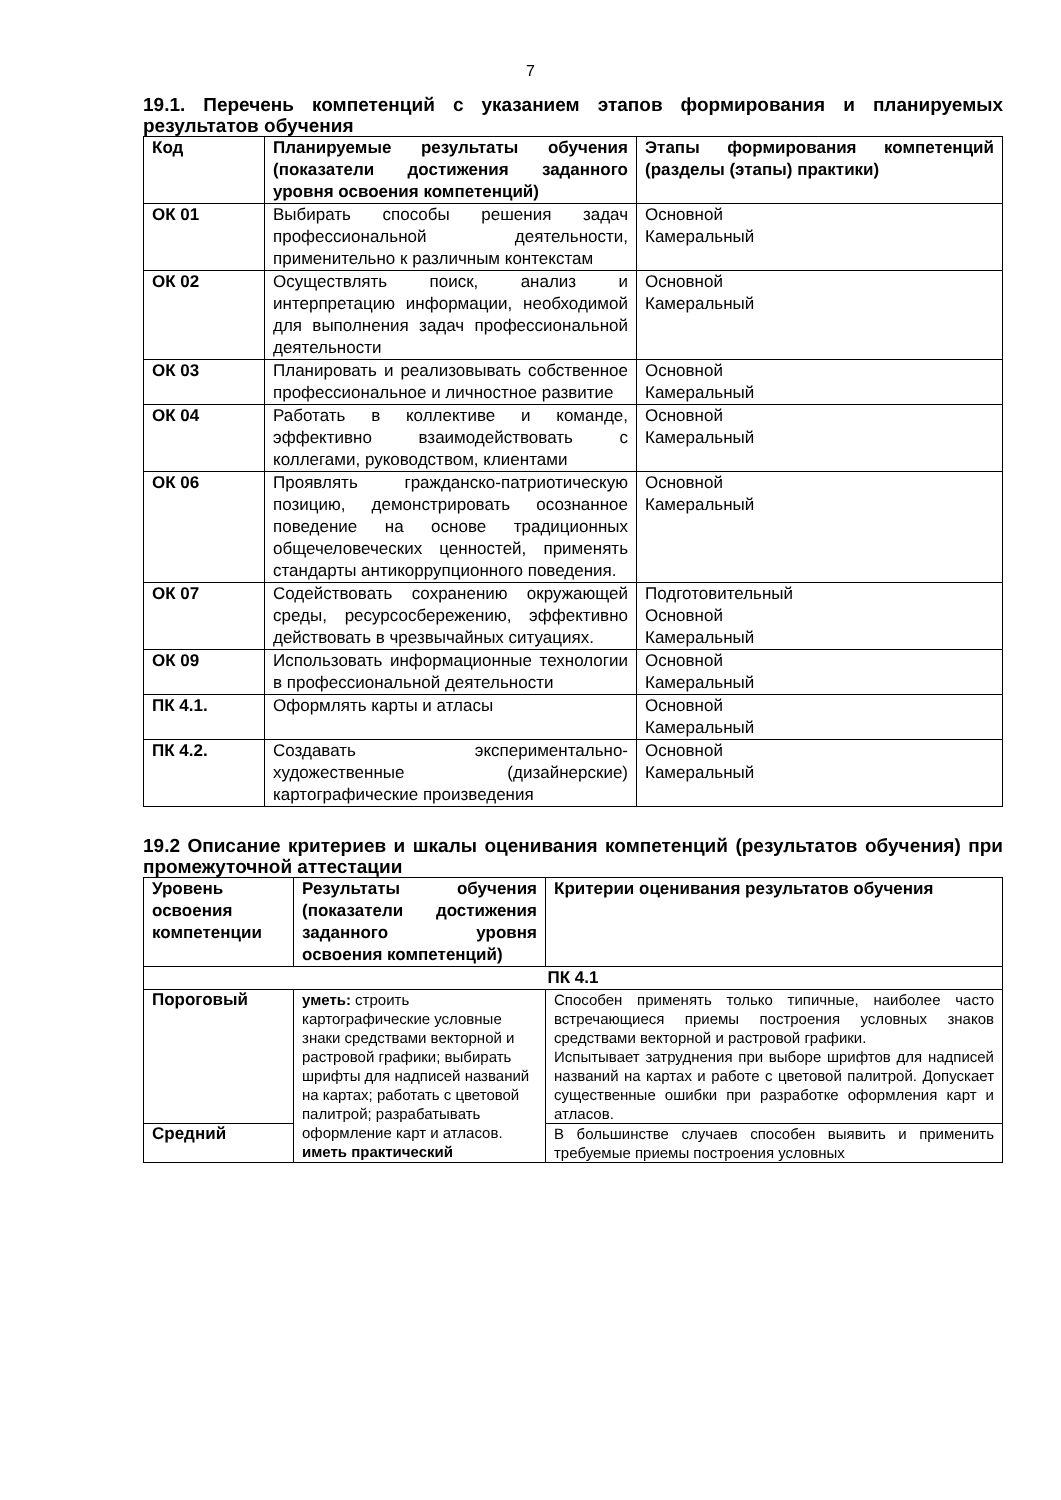7
19.1. Перечень компетенций с указанием этапов формирования и планируемых результатов обучения
| Код | Планируемые результаты обучения (показатели достижения заданного уровня освоения компетенций) | Этапы формирования компетенций (разделы (этапы) практики) |
| --- | --- | --- |
| ОК 01 | Выбирать способы решения задач профессиональной деятельности, применительно к различным контекстам | Основной Камеральный |
| ОК 02 | Осуществлять поиск, анализ и интерпретацию информации, необходимой для выполнения задач профессиональной деятельности | Основной Камеральный |
| ОК 03 | Планировать и реализовывать собственное профессиональное и личностное развитие | Основной Камеральный |
| ОК 04 | Работать в коллективе и команде, эффективно взаимодействовать с коллегами, руководством, клиентами | Основной Камеральный |
| ОК 06 | Проявлять гражданско-патриотическую позицию, демонстрировать осознанное поведение на основе традиционных общечеловеческих ценностей, применять стандарты антикоррупционного поведения. | Основной Камеральный |
| ОК 07 | Содействовать сохранению окружающей среды, ресурсосбережению, эффективно действовать в чрезвычайных ситуациях. | Подготовительный Основной Камеральный |
| ОК 09 | Использовать информационные технологии в профессиональной деятельности | Основной Камеральный |
| ПК 4.1. | Оформлять карты и атласы | Основной Камеральный |
| ПК 4.2. | Создавать экспериментально-художественные (дизайнерские) картографические произведения | Основной Камеральный |
19.2 Описание критериев и шкалы оценивания компетенций (результатов обучения) при промежуточной аттестации
| Уровень освоения компетенции | Результаты обучения (показатели достижения заданного уровня освоения компетенций) | Критерии оценивания результатов обучения |
| --- | --- | --- |
| ПК 4.1 | | |
| Пороговый | уметь: строить картографические условные знаки средствами векторной и растровой графики; выбирать шрифты для надписей названий на картах; работать с цветовой палитрой; разрабатывать оформление карт и атласов. иметь практический | Способен применять только типичные, наиболее часто встречающиеся приемы построения условных знаков средствами векторной и растровой графики. Испытывает затруднения при выборе шрифтов для надписей названий на картах и работе с цветовой палитрой. Допускает существенные ошибки при разработке оформления карт и атласов. |
| Средний | | В большинстве случаев способен выявить и применить требуемые приемы построения условных |